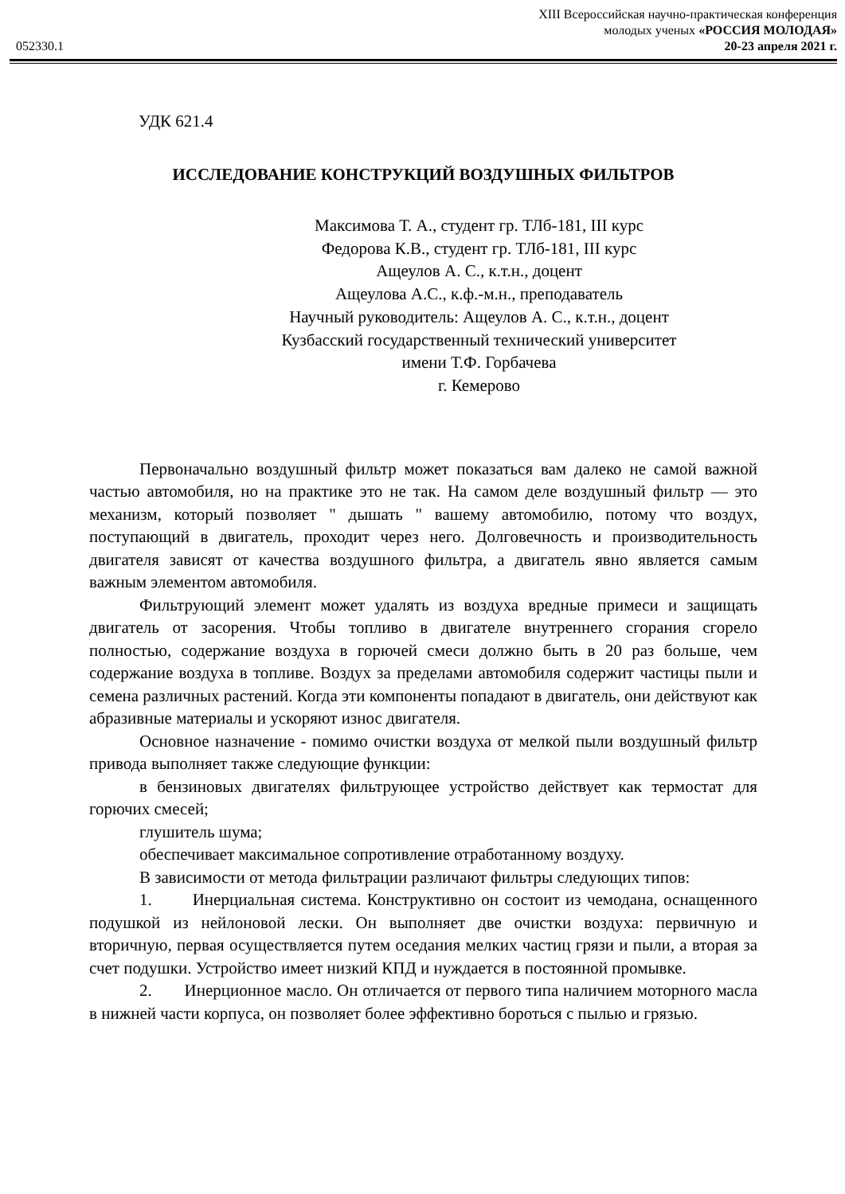XIII Всероссийская научно-практическая конференция
молодых ученых «РОССИЯ МОЛОДАЯ»
052330.1 20-23 апреля 2021 г.
УДК 621.4
ИССЛЕДОВАНИЕ КОНСТРУКЦИЙ ВОЗДУШНЫХ ФИЛЬТРОВ
Максимова Т. А., студент гр. ТЛб-181, III курс
Федорова К.В., студент гр. ТЛб-181, III курс
Ащеулов А. С., к.т.н., доцент
Ащеулова А.С., к.ф.-м.н., преподаватель
Научный руководитель: Ащеулов А. С., к.т.н., доцент
Кузбасский государственный технический университет
имени Т.Ф. Горбачева
г. Кемерово
Первоначально воздушный фильтр может показаться вам далеко не самой важной частью автомобиля, но на практике это не так. На самом деле воздушный фильтр — это механизм, который позволяет " дышать " вашему автомобилю, потому что воздух, поступающий в двигатель, проходит через него. Долговечность и производительность двигателя зависят от качества воздушного фильтра, а двигатель явно является самым важным элементом автомобиля.
Фильтрующий элемент может удалять из воздуха вредные примеси и защищать двигатель от засорения. Чтобы топливо в двигателе внутреннего сгорания сгорело полностью, содержание воздуха в горючей смеси должно быть в 20 раз больше, чем содержание воздуха в топливе. Воздух за пределами автомобиля содержит частицы пыли и семена различных растений. Когда эти компоненты попадают в двигатель, они действуют как абразивные материалы и ускоряют износ двигателя.
Основное назначение - помимо очистки воздуха от мелкой пыли воздушный фильтр привода выполняет также следующие функции:
в бензиновых двигателях фильтрующее устройство действует как термостат для горючих смесей;
глушитель шума;
обеспечивает максимальное сопротивление отработанному воздуху.
В зависимости от метода фильтрации различают фильтры следующих типов:
1. Инерциальная система. Конструктивно он состоит из чемодана, оснащенного подушкой из нейлоновой лески. Он выполняет две очистки воздуха: первичную и вторичную, первая осуществляется путем оседания мелких частиц грязи и пыли, а вторая за счет подушки. Устройство имеет низкий КПД и нуждается в постоянной промывке.
2. Инерционное масло. Он отличается от первого типа наличием моторного масла в нижней части корпуса, он позволяет более эффективно бороться с пылью и грязью.